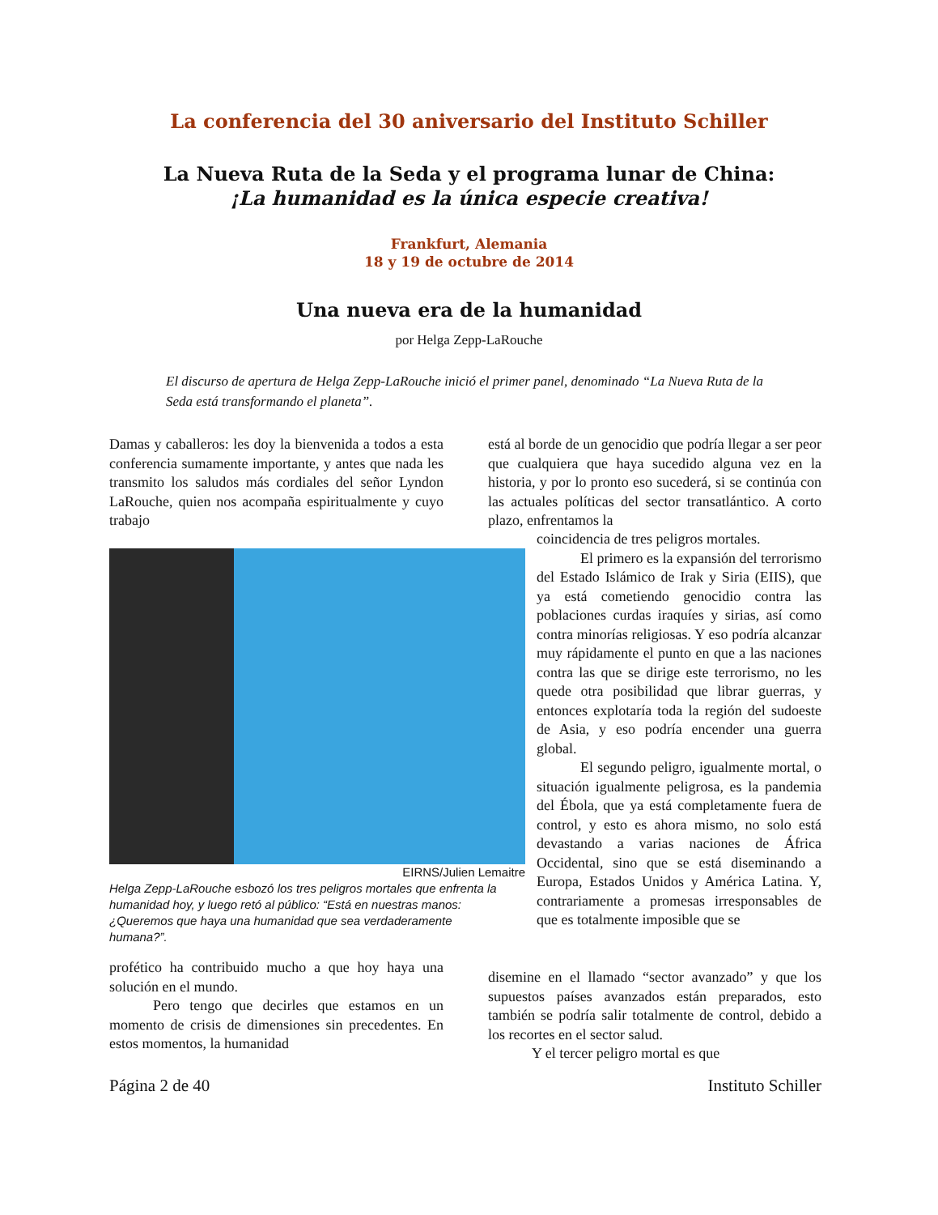La conferencia del 30 aniversario del Instituto Schiller
La Nueva Ruta de la Seda y el programa lunar de China:
¡La humanidad es la única especie creativa!
Frankfurt, Alemania
18 y 19 de octubre de 2014
Una nueva era de la humanidad
por Helga Zepp-LaRouche
El discurso de apertura de Helga Zepp-LaRouche inició el primer panel, denominado “La Nueva Ruta de la Seda está transformando el planeta”.
Damas y caballeros: les doy la bienvenida a todos a esta conferencia sumamente importante, y antes que nada les transmito los saludos más cordiales del señor Lyndon LaRouche, quien nos acompaña espiritualmente y cuyo trabajo
EIRNS/Julien Lemaitre
Helga Zepp-LaRouche esbozó los tres peligros mortales que enfrenta la humanidad hoy, y luego retó al público: “Está en nuestras manos: ¿Queremos que haya una humanidad que sea verdaderamente humana?”.
profético ha contribuido mucho a que hoy haya una solución en el mundo.
Pero tengo que decirles que estamos en un momento de crisis de dimensiones sin precedentes. En estos momentos, la humanidad
está al borde de un genocidio que podría llegar a ser peor que cualquiera que haya sucedido alguna vez en la historia, y por lo pronto eso sucederá, si se continúa con las actuales políticas del sector transatlántico. A corto plazo, enfrentamos la
coincidencia de tres peligros mortales.
El primero es la expansión del terrorismo del Estado Islámico de Irak y Siria (EIIS), que ya está cometiendo genocidio contra las poblaciones curdas iraquíes y sirias, así como contra minorías religiosas. Y eso podría alcanzar muy rápidamente el punto en que a las naciones contra las que se dirige este terrorismo, no les quede otra posibilidad que librar guerras, y entonces explotaría toda la región del sudoeste de Asia, y eso podría encender una guerra global.
El segundo peligro, igualmente mortal, o situación igualmente peligrosa, es la pandemia del Ébola, que ya está completamente fuera de control, y esto es ahora mismo, no solo está devastando a varias naciones de África Occidental, sino que se está diseminando a Europa, Estados Unidos y América Latina. Y, contrariamente a promesas irresponsables de que es totalmente imposible que se
disemine en el llamado “sector avanzado” y que los supuestos países avanzados están preparados, esto también se podría salir totalmente de control, debido a los recortes en el sector salud.
Y el tercer peligro mortal es que
Página 2 de 40 Instituto Schiller